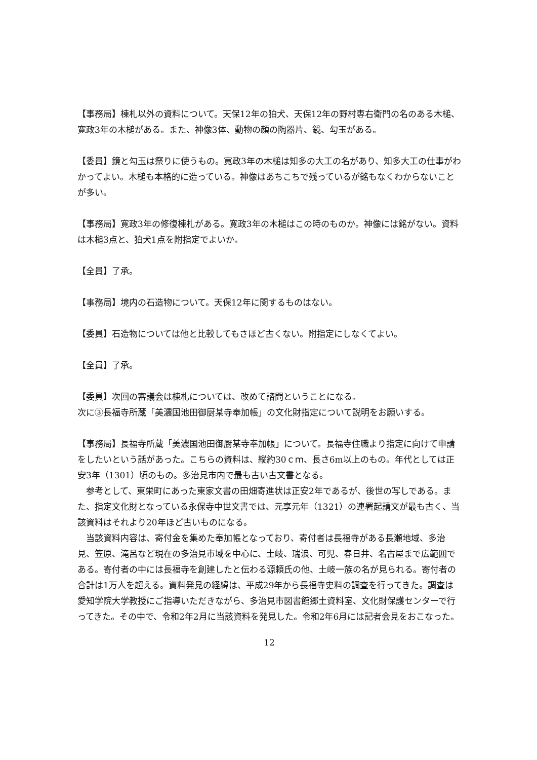【事務局】棟札以外の資料について。天保12年の狛犬、天保12年の野村専右衛門の名のある木槌、寛政3年の木槌がある。また、神像3体、動物の顔の陶器片、鏡、勾玉がある。
【委員】鏡と勾玉は祭りに使うもの。寛政3年の木槌は知多の大工の名があり、知多大工の仕事がわかってよい。木槌も本格的に造っている。神像はあちこちで残っているが銘もなくわからないことが多い。
【事務局】寛政3年の修復棟札がある。寛政3年の木槌はこの時のものか。神像には銘がない。資料は木槌3点と、狛犬1点を附指定でよいか。
【全員】了承。
【事務局】境内の石造物について。天保12年に関するものはない。
【委員】石造物については他と比較してもさほど古くない。附指定にしなくてよい。
【全員】了承。
【委員】次回の審議会は棟札については、改めて諮問ということになる。
次に③長福寺所蔵「美濃国池田御厨某寺奉加帳」の文化財指定について説明をお願いする。
【事務局】長福寺所蔵「美濃国池田御厨某寺奉加帳」について。長福寺住職より指定に向けて申請をしたいという話があった。こちらの資料は、縦約30ｃｍ、長さ6m以上のもの。年代としては正安3年（1301）頃のもの。多治見市内で最も古い古文書となる。
　参考として、東栄町にあった東家文書の田畑寄進状は正安2年であるが、後世の写しである。また、指定文化財となっている永保寺中世文書では、元享元年（1321）の連署起請文が最も古く、当該資料はそれより20年ほど古いものになる。
　当該資料内容は、寄付金を集めた奉加帳となっており、寄付者は長福寺がある長瀬地域、多治見、笠原、滝呂など現在の多治見市域を中心に、土岐、瑞浪、可児、春日井、名古屋まで広範囲である。寄付者の中には長福寺を創建したと伝わる源頼氏の他、土岐一族の名が見られる。寄付者の合計は1万人を超える。資料発見の経緯は、平成29年から長福寺史料の調査を行ってきた。調査は愛知学院大学教授にご指導いただきながら、多治見市図書館郷土資料室、文化財保護センターで行ってきた。その中で、令和2年2月に当該資料を発見した。令和2年6月には記者会見をおこなった。
12